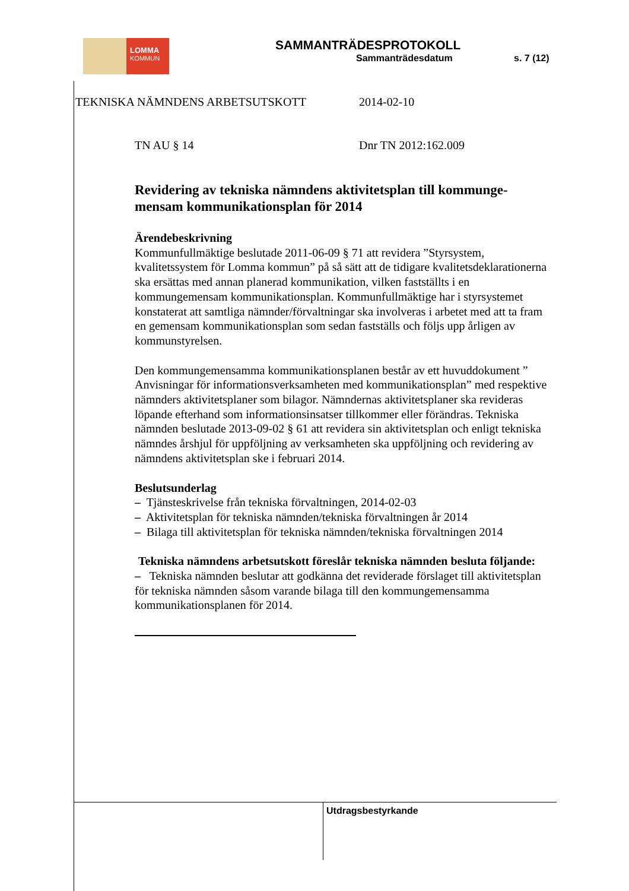LOMMA
KOMMUN
SAMMANTRÄDESPROTOKOLL
Sammanträdesdatum s. 7 (12)
TEKNISKA NÄMNDENS ARBETSUTSKOTT 2014-02-10
TN AU § 14 Dnr TN 2012:162.009
Revidering av tekniska nämndens aktivitetsplan till kommunge-mensam kommunikationsplan för 2014
Ärendebeskrivning
Kommunfullmäktige beslutade 2011-06-09 § 71 att revidera ”Styrsystem, kvalitetssystem för Lomma kommun” på så sätt att de tidigare kvalitetsdeklarationerna ska ersättas med annan planerad kommunikation, vilken fastställts i en kommungemensam kommunikationsplan. Kommunfullmäktige har i styrsystemet konstaterat att samtliga nämnder/förvaltningar ska involveras i arbetet med att ta fram en gemensam kommunikationsplan som sedan fastställs och följs upp årligen av kommunstyrelsen.
Den kommungemensamma kommunikationsplanen består av ett huvuddokument ” Anvisningar för informationsverksamheten med kommunikationsplan” med respektive nämnders aktivitetsplaner som bilagor. Nämndernas aktivitetsplaner ska revideras löpande efterhand som informationsinsatser tillkommer eller förändras. Tekniska nämnden beslutade 2013-09-02 § 61 att revidera sin aktivitetsplan och enligt tekniska nämndes årshjul för uppföljning av verksamheten ska uppföljning och revidering av nämndens aktivitetsplan ske i februari 2014.
Beslutsunderlag
– Tjänsteskrivelse från tekniska förvaltningen, 2014-02-03
– Aktivitetsplan för tekniska nämnden/tekniska förvaltningen år 2014
– Bilaga till aktivitetsplan för tekniska nämnden/tekniska förvaltningen 2014
Tekniska nämndens arbetsutskott föreslår tekniska nämnden besluta följande:
– Tekniska nämnden beslutar att godkänna det reviderade förslaget till aktivitetsplan för tekniska nämnden såsom varande bilaga till den kommungemensamma kommunikationsplanen för 2014.
Utdragsbestyrkande